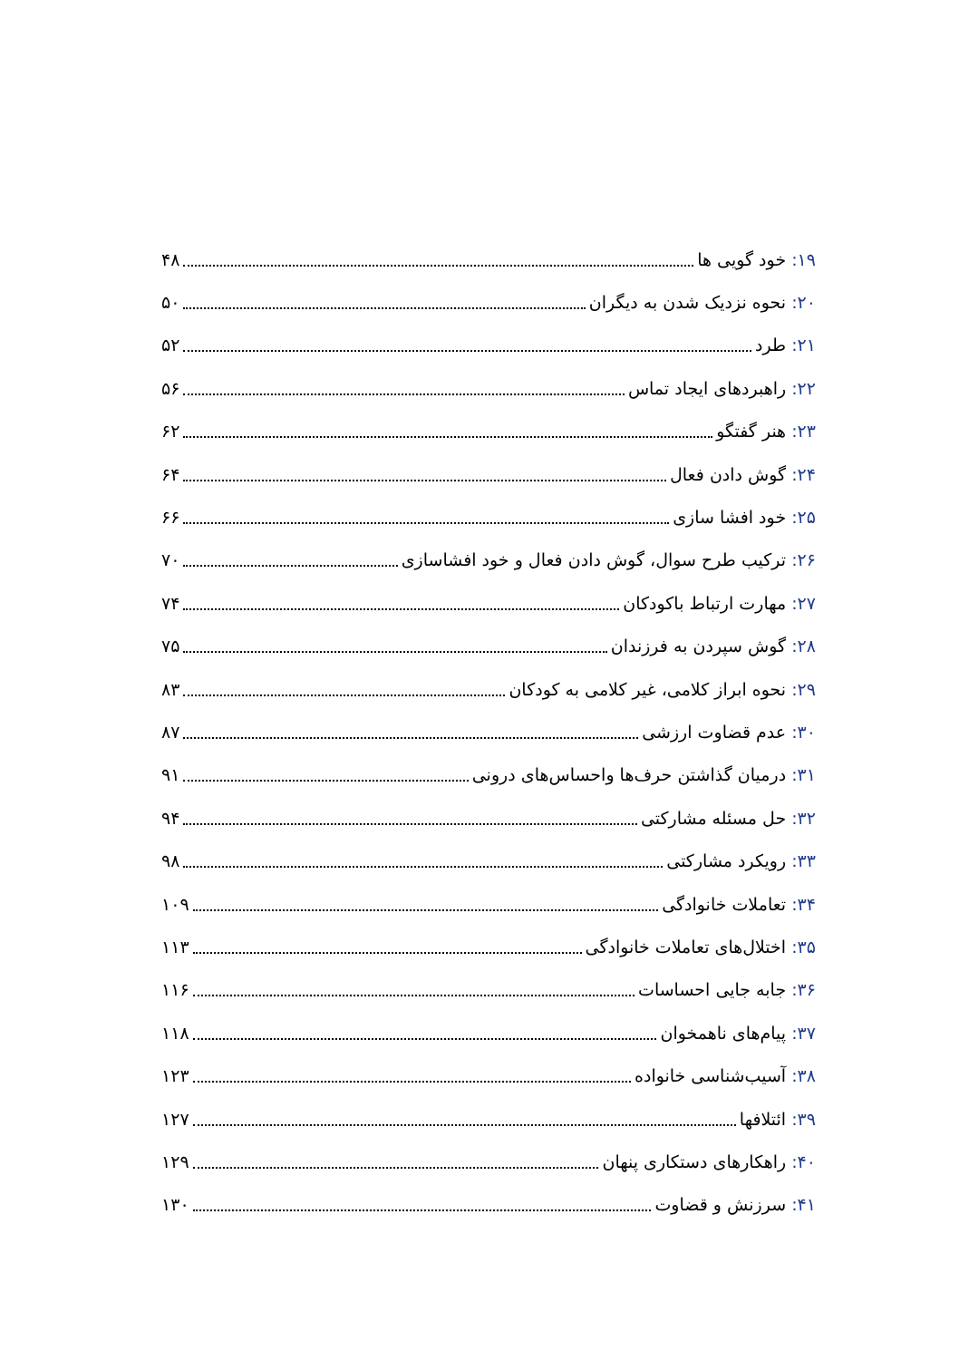۱۹: خود گویی ها ۴۸
۲۰: نحوه نزدیک شدن به دیگران ۵۰
۲۱: طرد ۵۲
۲۲: راهبردهای ایجاد تماس ۵۶
۲۳: هنر گفتگو ۶۲
۲۴: گوش دادن فعال ۶۴
۲۵: خود افشا سازی ۶۶
۲۶: ترکیب طرح سوال، گوش دادن فعال و خود افشاسازی ۷۰
۲۷: مهارت ارتباط باکودکان ۷۴
۲۸: گوش سپردن به فرزندان ۷۵
۲۹: نحوه ابراز کلامی، غیر کلامی به کودکان ۸۳
۳۰: عدم قضاوت ارزشی ۸۷
۳۱: درمیان گذاشتن حرف‌ها واحساس‌های درونی ۹۱
۳۲: حل مسئله مشارکتی ۹۴
۳۳: رویکرد مشارکتی ۹۸
۳۴: تعاملات خانوادگی ۱۰۹
۳۵: اختلال‌های تعاملات خانوادگی ۱۱۳
۳۶: جابه جایی احساسات ۱۱۶
۳۷: پیام‌های ناهمخوان ۱۱۸
۳۸: آسیب‌شناسی خانواده ۱۲۳
۳۹: ائتلافها ۱۲۷
۴۰: راهکارهای دستکاری پنهان ۱۲۹
۴۱: سرزنش و قضاوت ۱۳۰